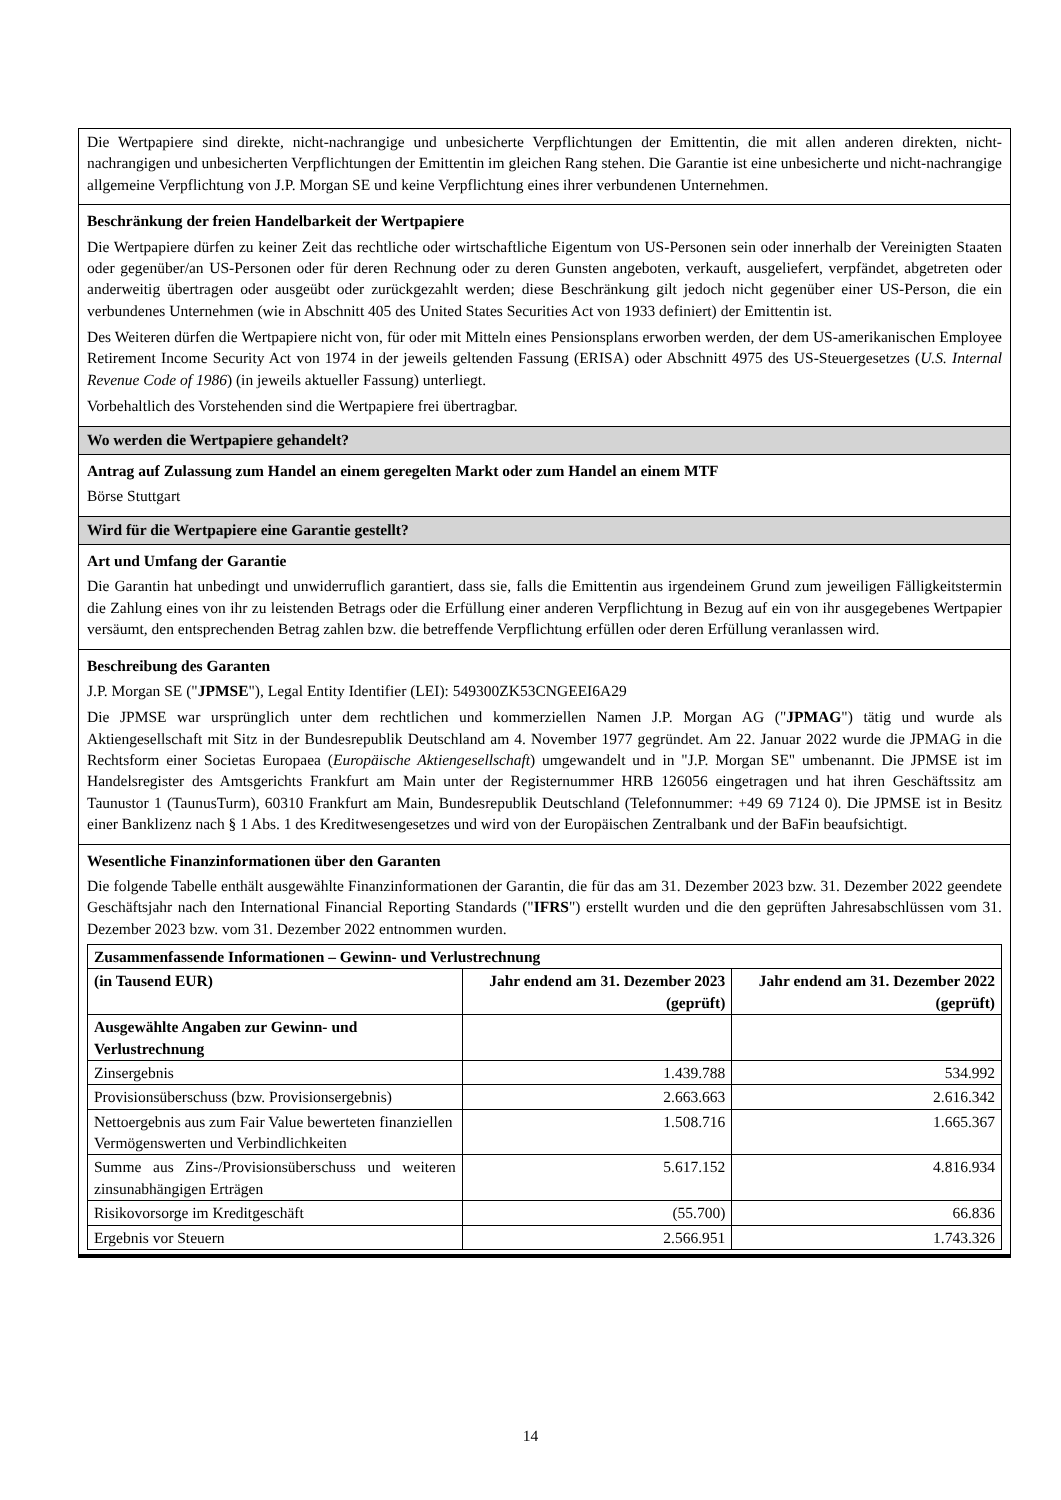Die Wertpapiere sind direkte, nicht-nachrangige und unbesicherte Verpflichtungen der Emittentin, die mit allen anderen direkten, nicht-nachrangigen und unbesicherten Verpflichtungen der Emittentin im gleichen Rang stehen. Die Garantie ist eine unbesicherte und nicht-nachrangige allgemeine Verpflichtung von J.P. Morgan SE und keine Verpflichtung eines ihrer verbundenen Unternehmen.
Beschränkung der freien Handelbarkeit der Wertpapiere
Die Wertpapiere dürfen zu keiner Zeit das rechtliche oder wirtschaftliche Eigentum von US-Personen sein oder innerhalb der Vereinigten Staaten oder gegenüber/an US-Personen oder für deren Rechnung oder zu deren Gunsten angeboten, verkauft, ausgeliefert, verpfändet, abgetreten oder anderweitig übertragen oder ausgeübt oder zurückgezahlt werden; diese Beschränkung gilt jedoch nicht gegenüber einer US-Person, die ein verbundenes Unternehmen (wie in Abschnitt 405 des United States Securities Act von 1933 definiert) der Emittentin ist.
Des Weiteren dürfen die Wertpapiere nicht von, für oder mit Mitteln eines Pensionsplans erworben werden, der dem US-amerikanischen Employee Retirement Income Security Act von 1974 in der jeweils geltenden Fassung (ERISA) oder Abschnitt 4975 des US-Steuergesetzes (U.S. Internal Revenue Code of 1986) (in jeweils aktueller Fassung) unterliegt.
Vorbehaltlich des Vorstehenden sind die Wertpapiere frei übertragbar.
Wo werden die Wertpapiere gehandelt?
Antrag auf Zulassung zum Handel an einem geregelten Markt oder zum Handel an einem MTF
Börse Stuttgart
Wird für die Wertpapiere eine Garantie gestellt?
Art und Umfang der Garantie
Die Garantin hat unbedingt und unwiderruflich garantiert, dass sie, falls die Emittentin aus irgendeinem Grund zum jeweiligen Fälligkeitstermin die Zahlung eines von ihr zu leistenden Betrags oder die Erfüllung einer anderen Verpflichtung in Bezug auf ein von ihr ausgegebenes Wertpapier versäumt, den entsprechenden Betrag zahlen bzw. die betreffende Verpflichtung erfüllen oder deren Erfüllung veranlassen wird.
Beschreibung des Garanten
J.P. Morgan SE ("JPMSE"), Legal Entity Identifier (LEI): 549300ZK53CNGEEI6A29
Die JPMSE war ursprünglich unter dem rechtlichen und kommerziellen Namen J.P. Morgan AG ("JPMAG") tätig und wurde als Aktiengesellschaft mit Sitz in der Bundesrepublik Deutschland am 4. November 1977 gegründet. Am 22. Januar 2022 wurde die JPMAG in die Rechtsform einer Societas Europaea (Europäische Aktiengesellschaft) umgewandelt und in "J.P. Morgan SE" umbenannt. Die JPMSE ist im Handelsregister des Amtsgerichts Frankfurt am Main unter der Registernummer HRB 126056 eingetragen und hat ihren Geschäftssitz am Taunustor 1 (TaunusTurm), 60310 Frankfurt am Main, Bundesrepublik Deutschland (Telefonnummer: +49 69 7124 0). Die JPMSE ist in Besitz einer Banklizenz nach § 1 Abs. 1 des Kreditwesengesetzes und wird von der Europäischen Zentralbank und der BaFin beaufsichtigt.
Wesentliche Finanzinformationen über den Garanten
Die folgende Tabelle enthält ausgewählte Finanzinformationen der Garantin, die für das am 31. Dezember 2023 bzw. 31. Dezember 2022 geendete Geschäftsjahr nach den International Financial Reporting Standards ("IFRS") erstellt wurden und die den geprüften Jahresabschlüssen vom 31. Dezember 2023 bzw. vom 31. Dezember 2022 entnommen wurden.
| Zusammenfassende Informationen – Gewinn- und Verlustrechnung | | |
| --- | --- | --- |
| (in Tausend EUR) | Jahr endend am 31. Dezember 2023 (geprüft) | Jahr endend am 31. Dezember 2022 (geprüft) |
| Ausgewählte Angaben zur Gewinn- und Verlustrechnung | | |
| Zinsergebnis | 1.439.788 | 534.992 |
| Provisionsüberschuss (bzw. Provisionsergebnis) | 2.663.663 | 2.616.342 |
| Nettoergebnis aus zum Fair Value bewerteten finanziellen Vermögenswerten und Verbindlichkeiten | 1.508.716 | 1.665.367 |
| Summe aus Zins-/Provisionsüberschuss und weiteren zinsunabhängigen Erträgen | 5.617.152 | 4.816.934 |
| Risikovorsorge im Kreditgeschäft | (55.700) | 66.836 |
| Ergebnis vor Steuern | 2.566.951 | 1.743.326 |
14